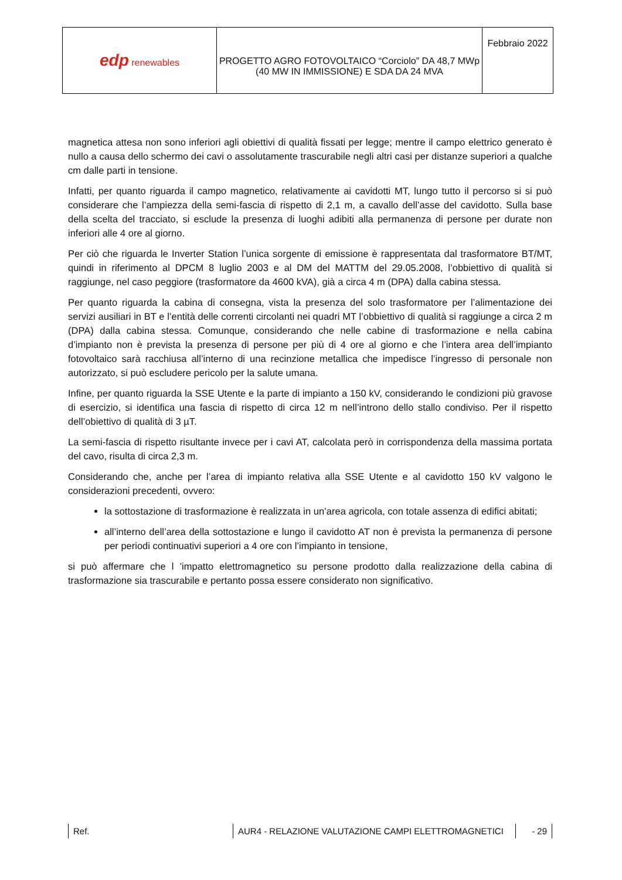| edp renewables | PROGETTO AGRO FOTOVOLTAICO “Corciolo” DA 48,7 MWp (40 MW IN IMMISSIONE) E SDA DA 24 MVA | Febbraio 2022 |
magnetica attesa non sono inferiori agli obiettivi di qualità fissati per legge; mentre il campo elettrico generato è nullo a causa dello schermo dei cavi o assolutamente trascurabile negli altri casi per distanze superiori a qualche cm dalle parti in tensione.
Infatti, per quanto riguarda il campo magnetico, relativamente ai cavidotti MT, lungo tutto il percorso si si può considerare che l’ampiezza della semi-fascia di rispetto di 2,1 m, a cavallo dell’asse del cavidotto. Sulla base della scelta del tracciato, si esclude la presenza di luoghi adibiti alla permanenza di persone per durate non inferiori alle 4 ore al giorno.
Per ciò che riguarda le Inverter Station l’unica sorgente di emissione è rappresentata dal trasformatore BT/MT, quindi in riferimento al DPCM 8 luglio 2003 e al DM del MATTM del 29.05.2008, l’obbiettivo di qualità si raggiunge, nel caso peggiore (trasformatore da 4600 kVA), già a circa 4 m (DPA) dalla cabina stessa.
Per quanto riguarda la cabina di consegna, vista la presenza del solo trasformatore per l’alimentazione dei servizi ausiliari in BT e l’entità delle correnti circolanti nei quadri MT l’obbiettivo di qualità si raggiunge a circa 2 m (DPA) dalla cabina stessa. Comunque, considerando che nelle cabine di trasformazione e nella cabina d’impianto non è prevista la presenza di persone per più di 4 ore al giorno e che l’intera area dell’impianto fotovoltaico sarà racchiusa all’interno di una recinzione metallica che impedisce l’ingresso di personale non autorizzato, si può escludere pericolo per la salute umana.
Infine, per quanto riguarda la SSE Utente e la parte di impianto a 150 kV, considerando le condizioni più gravose di esercizio, si identifica una fascia di rispetto di circa 12 m nell’introno dello stallo condiviso. Per il rispetto dell’obiettivo di qualità di 3 µT.
La semi-fascia di rispetto risultante invece per i cavi AT, calcolata però in corrispondenza della massima portata del cavo, risulta di circa 2,3 m.
Considerando che, anche per l’area di impianto relativa alla SSE Utente e al cavidotto 150 kV valgono le considerazioni precedenti, ovvero:
la sottostazione di trasformazione è realizzata in un’area agricola, con totale assenza di edifici abitati;
all’interno dell’area della sottostazione e lungo il cavidotto AT non è prevista la permanenza di persone per periodi continuativi superiori a 4 ore con l’impianto in tensione,
si può affermare che l ’impatto elettromagnetico su persone prodotto dalla realizzazione della cabina di trasformazione sia trascurabile e pertanto possa essere considerato non significativo.
Ref. AUR4 - RELAZIONE VALUTAZIONE CAMPI ELETTROMAGNETICI - 29